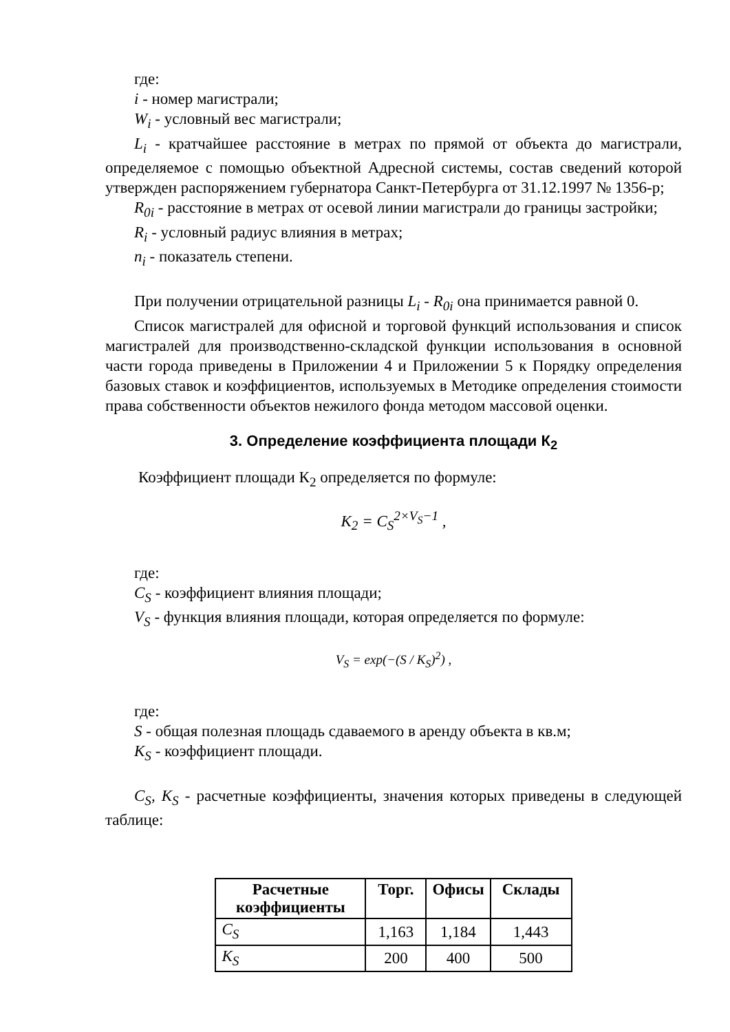где:
i - номер магистрали;
W<sub>i</sub> - условный вес магистрали;
L<sub>i</sub> - кратчайшее расстояние в метрах по прямой от объекта до магистрали, определяемое с помощью объектной Адресной системы, состав сведений которой утвержден распоряжением губернатора Санкт-Петербурга от 31.12.1997 № 1356-р;
R<sub>0i</sub> - расстояние в метрах от осевой линии магистрали до границы застройки;
R<sub>i</sub> - условный радиус влияния в метрах;
n<sub>i</sub> - показатель степени.
При получении отрицательной разницы L<sub>i</sub> - R<sub>0i</sub> она принимается равной 0.
Список магистралей для офисной и торговой функций использования и список магистралей для производственно-складской функции использования в основной части города приведены в Приложении 4 и Приложении 5 к Порядку определения базовых ставок и коэффициентов, используемых в Методике определения стоимости права собственности объектов нежилого фонда методом массовой оценки.
3. Определение коэффициента площади К<sub>2</sub>
Коэффициент площади К<sub>2</sub> определяется по формуле:
K<sub>2</sub> = C<sub>S</sub><sup>2×V<sub>S</sub>−1</sup> ,
где:
C<sub>S</sub> - коэффициент влияния площади;
V<sub>S</sub> - функция влияния площади, которая определяется по формуле:
V<sub>S</sub> = exp(−(S / K<sub>S</sub>)<sup>2</sup>) ,
где:
S - общая полезная площадь сдаваемого в аренду объекта в кв.м;
K<sub>S</sub> - коэффициент площади.
C<sub>S</sub>, K<sub>S</sub> - расчетные коэффициенты, значения которых приведены в следующей таблице:
| Расчетные коэффициенты | Торг. | Офисы | Склады |
| --- | --- | --- | --- |
| C<sub>S</sub> | 1,163 | 1,184 | 1,443 |
| K<sub>S</sub> | 200 | 400 | 500 |